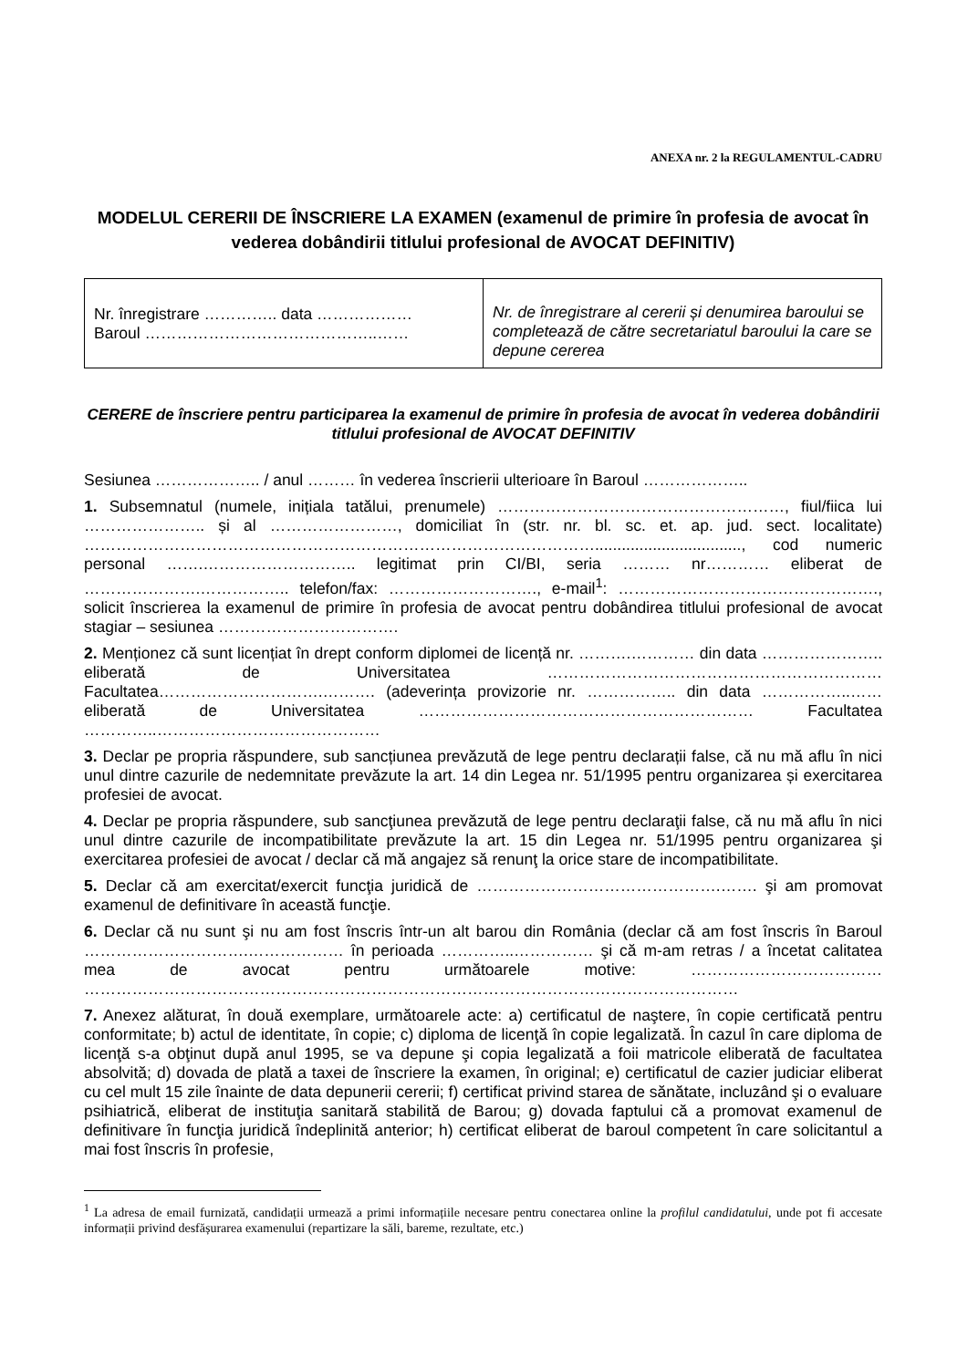ANEXA nr. 2 la REGULAMENTUL-CADRU
MODELUL CERERII DE ÎNSCRIERE LA EXAMEN (examenul de primire în profesia de avocat în vederea dobândirii titlului profesional de AVOCAT DEFINITIV)
| Nr. înregistrare ………….. data ……………… Baroul ……………………………………..…… | Nr. de înregistrare al cererii și denumirea baroului se completează de către secretariatul baroului la care se depune cererea |
CERERE de înscriere pentru participarea la examenul de primire în profesia de avocat în vederea dobândirii titlului profesional de AVOCAT DEFINITIV
Sesiunea ……………….. / anul ……… în vederea înscrierii ulterioare în Baroul ………………..
1. Subsemnatul (numele, inițiala tatălui, prenumele) ………………………………………………, fiul/fiica lui ………………….. și al ……………………, domiciliat în (str. nr. bl. sc. et. ap. jud. sect. localitate) ……………………………………………………………………………………................................., cod numeric personal …….……………………….. legitimat prin CI/BI, seria ……… nr………… eliberat de ………………….…………….. telefon/fax: ………………………., e-mail<sup>1</sup>: …………………………………………., solicit înscrierea la examenul de primire în profesia de avocat pentru dobândirea titlului profesional de avocat stagiar – sesiunea …………………………….
2. Menționez că sunt licențiat în drept conform diplomei de licență nr. ……….………… din data ………………….. eliberată de Universitatea ……………………………………………………… Facultatea………………………….………. (adeverința provizorie nr. …………….. din data ……………..…… eliberată de Universitatea ……………………………………………………… Facultatea …………..……………………………………
3. Declar pe propria răspundere, sub sancțiunea prevăzută de lege pentru declarații false, că nu mă aflu în nici unul dintre cazurile de nedemnitate prevăzute la art. 14 din Legea nr. 51/1995 pentru organizarea și exercitarea profesiei de avocat.
4. Declar pe propria răspundere, sub sancţiunea prevăzută de lege pentru declaraţii false, că nu mă aflu în nici unul dintre cazurile de incompatibilitate prevăzute la art. 15 din Legea nr. 51/1995 pentru organizarea şi exercitarea profesiei de avocat / declar că mă angajez să renunţ la orice stare de incompatibilitate.
5. Declar că am exercitat/exercit funcţia juridică de ……………………………………….……. şi am promovat examenul de definitivare în această funcţie.
6. Declar că nu sunt şi nu am fost înscris într-un alt barou din România (declar că am fost înscris în Baroul ………………………….……………… în perioada …………..…………… şi că m-am retras / a încetat calitatea mea de avocat pentru următoarele motive: ……………………………… ……………………………………………………………………………………………………………
7. Anexez alăturat, în două exemplare, următoarele acte: a) certificatul de naştere, în copie certificată pentru conformitate; b) actul de identitate, în copie; c) diploma de licenţă în copie legalizată. În cazul în care diploma de licenţă s-a obţinut după anul 1995, se va depune şi copia legalizată a foii matricole eliberată de facultatea absolvită; d) dovada de plată a taxei de înscriere la examen, în original; e) certificatul de cazier judiciar eliberat cu cel mult 15 zile înainte de data depunerii cererii; f) certificat privind starea de sănătate, incluzând şi o evaluare psihiatrică, eliberat de instituţia sanitară stabilită de Barou; g) dovada faptului că a promovat examenul de definitivare în funcţia juridică îndeplinită anterior; h) certificat eliberat de baroul competent în care solicitantul a mai fost înscris în profesie,
<sup>1</sup> La adresa de email furnizată, candidații urmează a primi informațiile necesare pentru conectarea online la profilul candidatului, unde pot fi accesate informații privind desfășurarea examenului (repartizare la săli, bareme, rezultate, etc.)